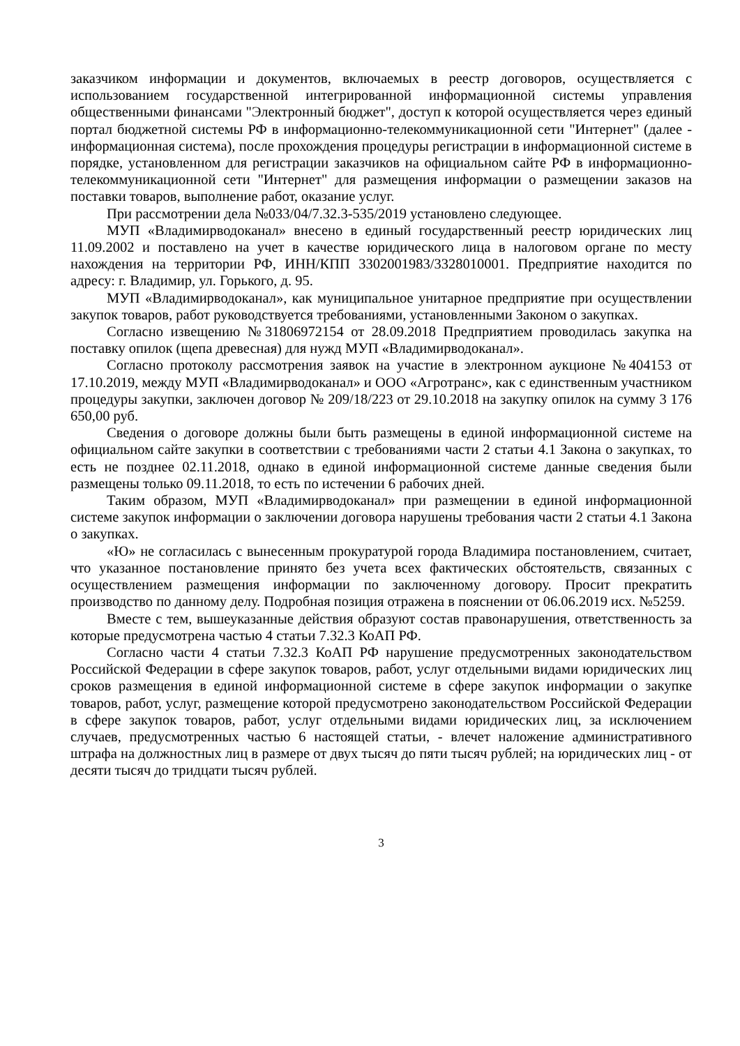заказчиком информации и документов, включаемых в реестр договоров, осуществляется с использованием государственной интегрированной информационной системы управления общественными финансами "Электронный бюджет", доступ к которой осуществляется через единый портал бюджетной системы РФ в информационно-телекоммуникационной сети "Интернет" (далее - информационная система), после прохождения процедуры регистрации в информационной системе в порядке, установленном для регистрации заказчиков на официальном сайте РФ в информационно-телекоммуникационной сети "Интернет" для размещения информации о размещении заказов на поставки товаров, выполнение работ, оказание услуг.
При рассмотрении дела №033/04/7.32.3-535/2019 установлено следующее.
МУП «Владимирводоканал» внесено в единый государственный реестр юридических лиц 11.09.2002 и поставлено на учет в качестве юридического лица в налоговом органе по месту нахождения на территории РФ, ИНН/КПП 3302001983/3328010001. Предприятие находится по адресу: г. Владимир, ул. Горького, д. 95.
МУП «Владимирводоканал», как муниципальное унитарное предприятие при осуществлении закупок товаров, работ руководствуется требованиями, установленными Законом о закупках.
Согласно извещению №31806972154 от 28.09.2018 Предприятием проводилась закупка на поставку опилок (щепа древесная) для нужд МУП «Владимирводоканал».
Согласно протоколу рассмотрения заявок на участие в электронном аукционе №404153 от 17.10.2019, между МУП «Владимирводоканал» и ООО «Агротранс», как с единственным участником процедуры закупки, заключен договор № 209/18/223 от 29.10.2018 на закупку опилок на сумму 3 176 650,00 руб.
Сведения о договоре должны были быть размещены в единой информационной системе на официальном сайте закупки в соответствии с требованиями части 2 статьи 4.1 Закона о закупках, то есть не позднее 02.11.2018, однако в единой информационной системе данные сведения были размещены только 09.11.2018, то есть по истечении 6 рабочих дней.
Таким образом, МУП «Владимирводоканал» при размещении в единой информационной системе закупок информации о заключении договора нарушены требования части 2 статьи 4.1 Закона о закупках.
«Ю» не согласилась с вынесенным прокуратурой города Владимира постановлением, считает, что указанное постановление принято без учета всех фактических обстоятельств, связанных с осуществлением размещения информации по заключенному договору. Просит прекратить производство по данному делу. Подробная позиция отражена в пояснении от 06.06.2019 исх. №5259.
Вместе с тем, вышеуказанные действия образуют состав правонарушения, ответственность за которые предусмотрена частью 4 статьи 7.32.3 КоАП РФ.
Согласно части 4 статьи 7.32.3 КоАП РФ нарушение предусмотренных законодательством Российской Федерации в сфере закупок товаров, работ, услуг отдельными видами юридических лиц сроков размещения в единой информационной системе в сфере закупок информации о закупке товаров, работ, услуг, размещение которой предусмотрено законодательством Российской Федерации в сфере закупок товаров, работ, услуг отдельными видами юридических лиц, за исключением случаев, предусмотренных частью 6 настоящей статьи, - влечет наложение административного штрафа на должностных лиц в размере от двух тысяч до пяти тысяч рублей; на юридических лиц - от десяти тысяч до тридцати тысяч рублей.
3